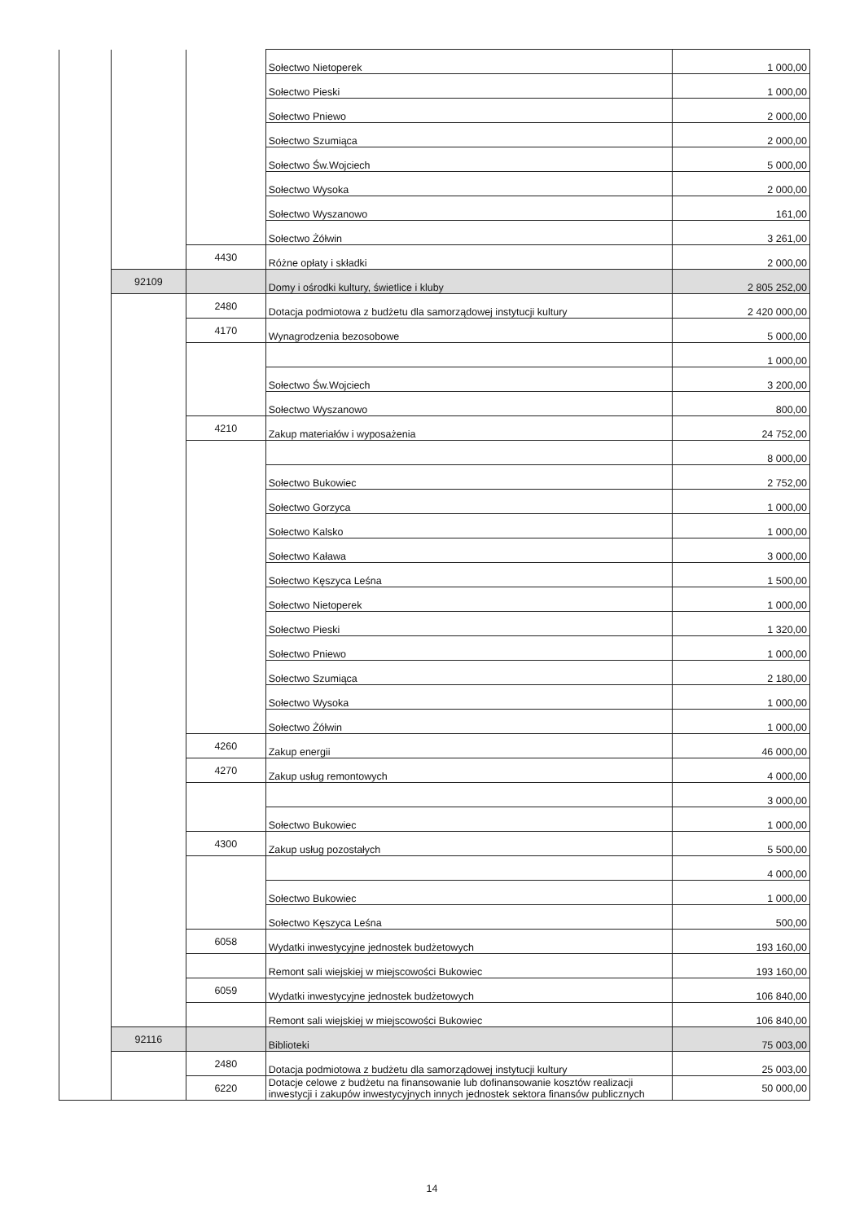| | | | Sołectwo Nietoperek | 1 000,00 |
| | | | Sołectwo Pieski | 1 000,00 |
| | | | Sołectwo Pniewo | 2 000,00 |
| | | | Sołectwo Szumiąca | 2 000,00 |
| | | | Sołectwo Św.Wojciech | 5 000,00 |
| | | | Sołectwo Wysoka | 2 000,00 |
| | | | Sołectwo Wyszanowo | 161,00 |
| | | | Sołectwo Żółwin | 3 261,00 |
| | | 4430 | Różne opłaty i składki | 2 000,00 |
| | 92109 | | Domy i ośrodki kultury, świetlice i kluby | 2 805 252,00 |
| | | 2480 | Dotacja podmiotowa z budżetu dla samorządowej instytucji kultury | 2 420 000,00 |
| | | 4170 | Wynagrodzenia bezosobowe | 5 000,00 |
| | | | | 1 000,00 |
| | | | Sołectwo Św.Wojciech | 3 200,00 |
| | | | Sołectwo Wyszanowo | 800,00 |
| | | 4210 | Zakup materiałów i wyposażenia | 24 752,00 |
| | | | | 8 000,00 |
| | | | Sołectwo Bukowiec | 2 752,00 |
| | | | Sołectwo Gorzyca | 1 000,00 |
| | | | Sołectwo Kalsko | 1 000,00 |
| | | | Sołectwo Kaława | 3 000,00 |
| | | | Sołectwo Kęszyca Leśna | 1 500,00 |
| | | | Sołectwo Nietoperek | 1 000,00 |
| | | | Sołectwo Pieski | 1 320,00 |
| | | | Sołectwo Pniewo | 1 000,00 |
| | | | Sołectwo Szumiąca | 2 180,00 |
| | | | Sołectwo Wysoka | 1 000,00 |
| | | | Sołectwo Żółwin | 1 000,00 |
| | | 4260 | Zakup energii | 46 000,00 |
| | | 4270 | Zakup usług remontowych | 4 000,00 |
| | | | | 3 000,00 |
| | | | Sołectwo Bukowiec | 1 000,00 |
| | | 4300 | Zakup usług pozostałych | 5 500,00 |
| | | | | 4 000,00 |
| | | | Sołectwo Bukowiec | 1 000,00 |
| | | | Sołectwo Kęszyca Leśna | 500,00 |
| | | 6058 | Wydatki inwestycyjne jednostek budżetowych | 193 160,00 |
| | | | Remont sali wiejskiej w miejscowości Bukowiec | 193 160,00 |
| | | 6059 | Wydatki inwestycyjne jednostek budżetowych | 106 840,00 |
| | | | Remont sali wiejskiej w miejscowości Bukowiec | 106 840,00 |
| | 92116 | | Biblioteki | 75 003,00 |
| | | 2480 | Dotacja podmiotowa z budżetu dla samorządowej instytucji kultury | 25 003,00 |
| | | 6220 | Dotacje celowe z budżetu na finansowanie lub dofinansowanie kosztów realizacji inwestycji i zakupów inwestycyjnych innych jednostek sektora finansów publicznych | 50 000,00 |
14